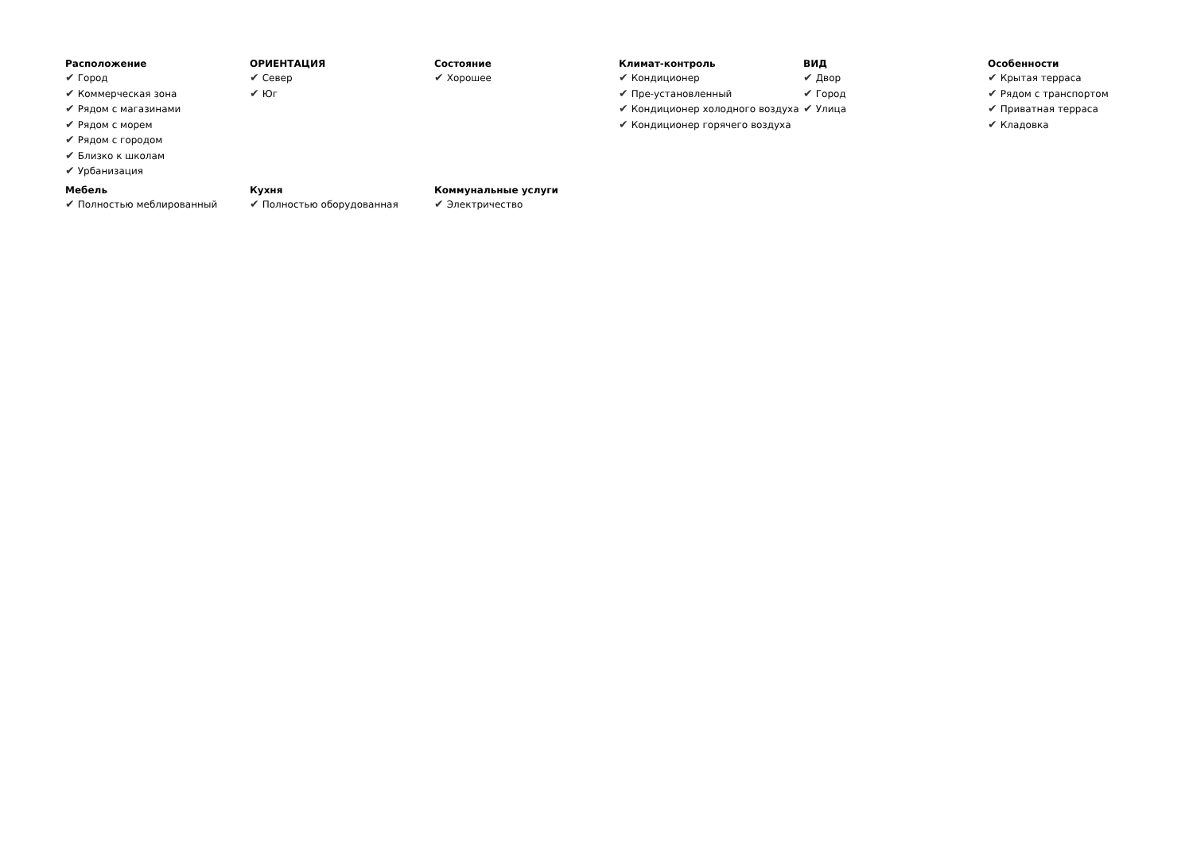Расположение
✔ Город
✔ Коммерческая зона
✔ Рядом с магазинами
✔ Рядом с морем
✔ Рядом с городом
✔ Близко к школам
✔ Урбанизация
ОРИЕНТАЦИЯ
✔ Север
✔ Юг
Состояние
✔ Хорошее
Климат-контроль
✔ Кондиционер
✔ Пре-установленный
✔ Кондиционер холодного воздуха
✔ Кондиционер горячего воздуха
ВИД
✔ Двор
✔ Город
✔ Улица
Особенности
✔ Крытая терраса
✔ Рядом с транспортом
✔ Приватная терраса
✔ Кладовка
Мебель
✔ Полностью меблированный
Кухня
✔ Полностью оборудованная
Коммунальные услуги
✔ Электричество